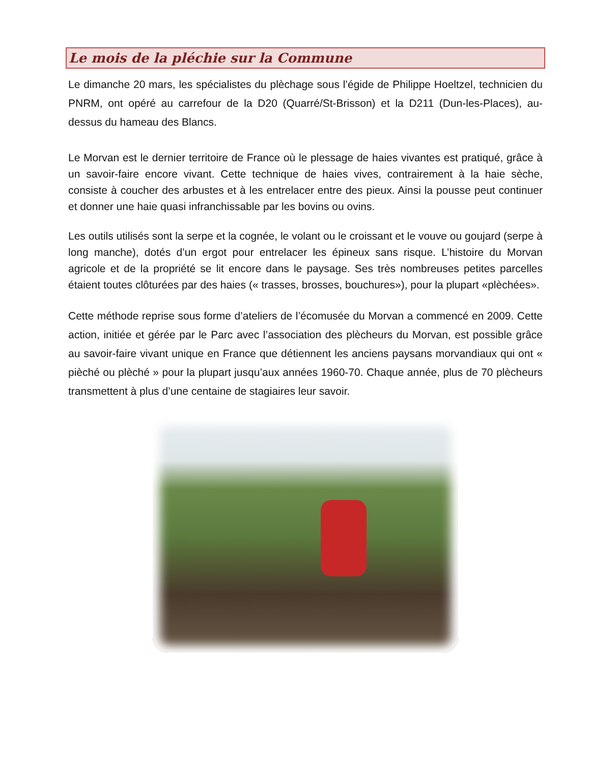Le mois de la pléchie sur la Commune
Le dimanche 20 mars, les spécialistes du plèchage sous l’égide de Philippe Hoeltzel, technicien du PNRM, ont opéré au carrefour de la D20 (Quarré/St-Brisson) et la D211 (Dun-les-Places), au-dessus du hameau des Blancs.
Le Morvan est le dernier territoire de France où le plessage de haies vivantes est pratiqué, grâce à un savoir-faire encore vivant. Cette technique de haies vives, contrairement à la haie sèche, consiste à coucher des arbustes et à les entrelacer entre des pieux. Ainsi la pousse peut continuer et donner une haie quasi infranchissable par les bovins ou ovins.
Les outils utilisés sont la serpe et la cognée, le volant ou le croissant et le vouve ou goujard (serpe à long manche), dotés d’un ergot pour entrelacer les épineux sans risque. L’histoire du Morvan agricole et de la propriété se lit encore dans le paysage. Ses très nombreuses petites parcelles étaient toutes clôturées par des haies (« trasses, brosses, bouchures»), pour la plupart «plèchées».
Cette méthode reprise sous forme d’ateliers de l’écomusée du Morvan a commencé en 2009. Cette action, initiée et gérée par le Parc avec l’association des plècheurs du Morvan, est possible grâce au savoir-faire vivant unique en France que détiennent les anciens paysans morvandiaux qui ont « pièché ou plèché » pour la plupart jusqu’aux années 1960-70. Chaque année, plus de 70 plècheurs transmettent à plus d’une centaine de stagiaires leur savoir.